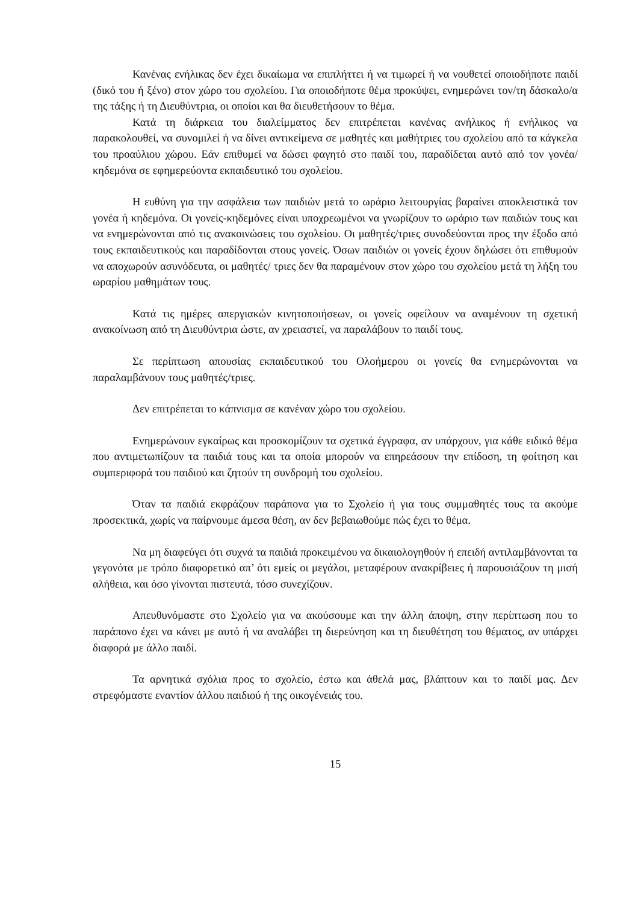Κανένας ενήλικας δεν έχει δικαίωμα να επιπλήττει ή να τιμωρεί ή να νουθετεί οποιοδήποτε παιδί (δικό του ή ξένο) στον χώρο του σχολείου. Για οποιοδήποτε θέμα προκύψει, ενημερώνει τον/τη δάσκαλο/α της τάξης ή τη Διευθύντρια, οι οποίοι και θα διευθετήσουν το θέμα.
Κατά τη διάρκεια του διαλείμματος δεν επιτρέπεται κανένας ανήλικος ή ενήλικος να παρακολουθεί, να συνομιλεί ή να δίνει αντικείμενα σε μαθητές και μαθήτριες του σχολείου από τα κάγκελα του προαύλιου χώρου. Εάν επιθυμεί να δώσει φαγητό στο παιδί του, παραδίδεται αυτό από τον γονέα/κηδεμόνα σε εφημερεύοντα εκπαιδευτικό του σχολείου.
Η ευθύνη για την ασφάλεια των παιδιών μετά το ωράριο λειτουργίας βαραίνει αποκλειστικά τον γονέα ή κηδεμόνα. Οι γονείς-κηδεμόνες είναι υποχρεωμένοι να γνωρίζουν το ωράριο των παιδιών τους και να ενημερώνονται από τις ανακοινώσεις του σχολείου. Οι μαθητές/τριες συνοδεύονται προς την έξοδο από τους εκπαιδευτικούς και παραδίδονται στους γονείς. Όσων παιδιών οι γονείς έχουν δηλώσει ότι επιθυμούν να αποχωρούν ασυνόδευτα, οι μαθητές/ τριες δεν θα παραμένουν στον χώρο του σχολείου μετά τη λήξη του ωραρίου μαθημάτων τους.
Κατά τις ημέρες απεργιακών κινητοποιήσεων, οι γονείς οφείλουν να αναμένουν τη σχετική ανακοίνωση από τη Διευθύντρια ώστε, αν χρειαστεί, να παραλάβουν το παιδί τους.
Σε περίπτωση απουσίας εκπαιδευτικού του Ολοήμερου οι γονείς θα ενημερώνονται να παραλαμβάνουν τους μαθητές/τριες.
Δεν επιτρέπεται το κάπνισμα σε κανέναν χώρο του σχολείου.
Ενημερώνουν εγκαίρως και προσκομίζουν τα σχετικά έγγραφα, αν υπάρχουν, για κάθε ειδικό θέμα που αντιμετωπίζουν τα παιδιά τους και τα οποία μπορούν να επηρεάσουν την επίδοση, τη φοίτηση και συμπεριφορά του παιδιού και ζητούν τη συνδρομή του σχολείου.
Όταν τα παιδιά εκφράζουν παράπονα για το Σχολείο ή για τους συμμαθητές τους τα ακούμε προσεκτικά, χωρίς να παίρνουμε άμεσα θέση, αν δεν βεβαιωθούμε πώς έχει το θέμα.
Να μη διαφεύγει ότι συχνά τα παιδιά προκειμένου να δικαιολογηθούν ή επειδή αντιλαμβάνονται τα γεγονότα με τρόπο διαφορετικό απ’ ότι εμείς οι μεγάλοι, μεταφέρουν ανακρίβειες ή παρουσιάζουν τη μισή αλήθεια, και όσο γίνονται πιστευτά, τόσο συνεχίζουν.
Απευθυνόμαστε στο Σχολείο για να ακούσουμε και την άλλη άποψη, στην περίπτωση που το παράπονο έχει να κάνει με αυτό ή να αναλάβει τη διερεύνηση και τη διευθέτηση του θέματος, αν υπάρχει διαφορά με άλλο παιδί.
Τα αρνητικά σχόλια προς το σχολείο, έστω και άθελά μας, βλάπτουν και το παιδί μας. Δεν στρεφόμαστε εναντίον άλλου παιδιού ή της οικογένειάς του.
15